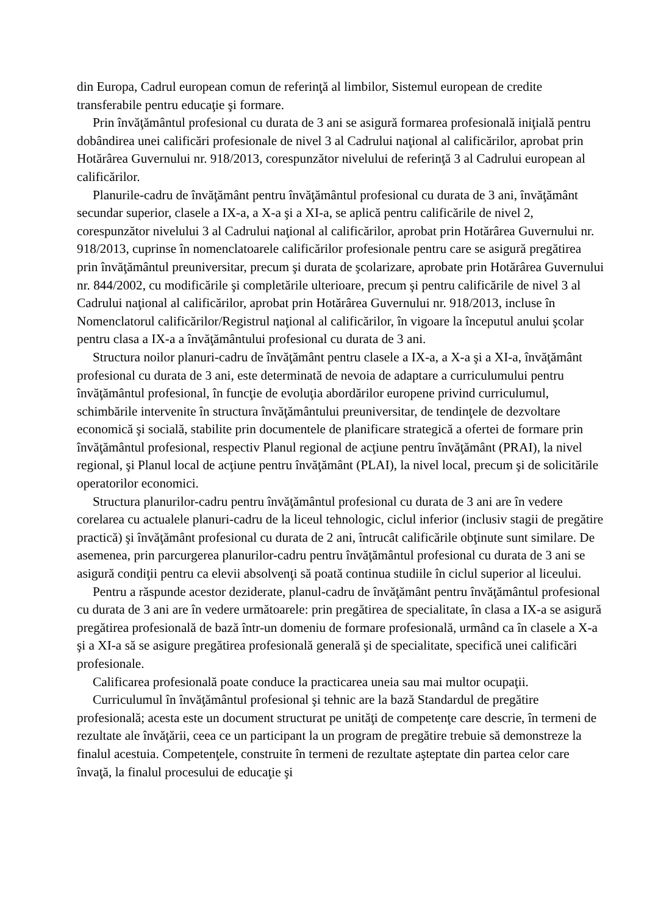din Europa, Cadrul european comun de referinţă al limbilor, Sistemul european de credite transferabile pentru educaţie şi formare.
Prin învăţământul profesional cu durata de 3 ani se asigură formarea profesională iniţială pentru dobândirea unei calificări profesionale de nivel 3 al Cadrului naţional al calificărilor, aprobat prin Hotărârea Guvernului nr. 918/2013, corespunzător nivelului de referinţă 3 al Cadrului european al calificărilor.
Planurile-cadru de învăţământ pentru învăţământul profesional cu durata de 3 ani, învăţământ secundar superior, clasele a IX-a, a X-a şi a XI-a, se aplică pentru calificările de nivel 2, corespunzător nivelului 3 al Cadrului naţional al calificărilor, aprobat prin Hotărârea Guvernului nr. 918/2013, cuprinse în nomenclatoarele calificărilor profesionale pentru care se asigură pregătirea prin învăţământul preuniversitar, precum şi durata de şcolarizare, aprobate prin Hotărârea Guvernului nr. 844/2002, cu modificările şi completările ulterioare, precum şi pentru calificările de nivel 3 al Cadrului naţional al calificărilor, aprobat prin Hotărârea Guvernului nr. 918/2013, incluse în Nomenclatorul calificărilor/Registrul naţional al calificărilor, în vigoare la începutul anului şcolar pentru clasa a IX-a a învăţământului profesional cu durata de 3 ani.
Structura noilor planuri-cadru de învăţământ pentru clasele a IX-a, a X-a şi a XI-a, învăţământ profesional cu durata de 3 ani, este determinată de nevoia de adaptare a curriculumului pentru învăţământul profesional, în funcţie de evoluţia abordărilor europene privind curriculumul, schimbările intervenite în structura învăţământului preuniversitar, de tendinţele de dezvoltare economică şi socială, stabilite prin documentele de planificare strategică a ofertei de formare prin învăţământul profesional, respectiv Planul regional de acţiune pentru învăţământ (PRAI), la nivel regional, şi Planul local de acţiune pentru învăţământ (PLAI), la nivel local, precum şi de solicitările operatorilor economici.
Structura planurilor-cadru pentru învăţământul profesional cu durata de 3 ani are în vedere corelarea cu actualele planuri-cadru de la liceul tehnologic, ciclul inferior (inclusiv stagii de pregătire practică) şi învăţământ profesional cu durata de 2 ani, întrucât calificările obţinute sunt similare. De asemenea, prin parcurgerea planurilor-cadru pentru învăţământul profesional cu durata de 3 ani se asigură condiţii pentru ca elevii absolvenţi să poată continua studiile în ciclul superior al liceului.
Pentru a răspunde acestor deziderate, planul-cadru de învăţământ pentru învăţământul profesional cu durata de 3 ani are în vedere următoarele: prin pregătirea de specialitate, în clasa a IX-a se asigură pregătirea profesională de bază într-un domeniu de formare profesională, urmând ca în clasele a X-a şi a XI-a să se asigure pregătirea profesională generală şi de specialitate, specifică unei calificări profesionale.
Calificarea profesională poate conduce la practicarea uneia sau mai multor ocupaţii.
Curriculumul în învăţământul profesional şi tehnic are la bază Standardul de pregătire profesională; acesta este un document structurat pe unităţi de competenţe care descrie, în termeni de rezultate ale învăţării, ceea ce un participant la un program de pregătire trebuie să demonstreze la finalul acestuia. Competenţele, construite în termeni de rezultate aşteptate din partea celor care învaţă, la finalul procesului de educaţie şi